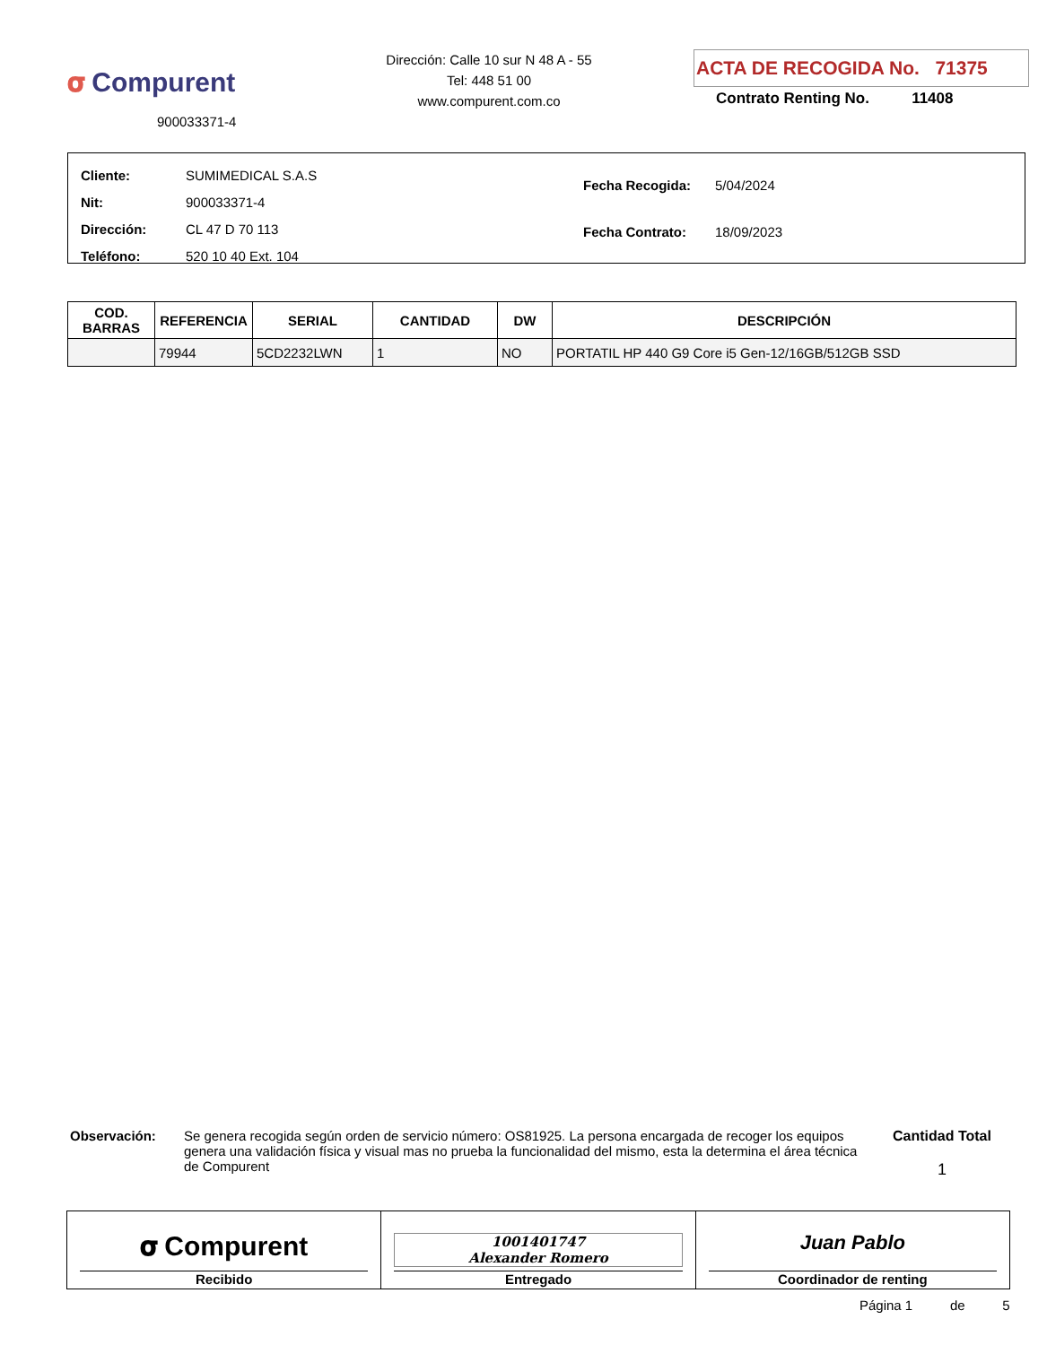𝛔 Compurent
900033371-4
Dirección: Calle 10 sur N 48 A - 55
Tel: 448 51 00
www.compurent.com.co
ACTA DE RECOGIDA No. 71375
Contrato Renting No. 11408
| Cliente: | SUMIMEDICAL S.A.S |
| Nit: | 900033371-4 |
| Dirección: | CL 47 D 70 113 |
| Teléfono: | 520 10 40 Ext. 104 |
| Fecha Recogida: | 5/04/2024 |
| Fecha Contrato: | 18/09/2023 |
| COD. BARRAS | REFERENCIA | SERIAL | CANTIDAD | DW | DESCRIPCIÓN |
| --- | --- | --- | --- | --- | --- |
| | 79944 | 5CD2232LWN | 1 | NO | PORTATIL HP 440 G9 Core i5 Gen-12/16GB/512GB SSD |
Observación: Se genera recogida según orden de servicio número: OS81925. La persona encargada de recoger los equipos genera una validación física y visual mas no prueba la funcionalidad del mismo, esta la determina el área técnica de Compurent
Cantidad Total
1
𝛔 Compurent
Recibido
1001401747
Alexander Romero
Entregado
Juan Pablo
Coordinador de renting
Página 1 de 5